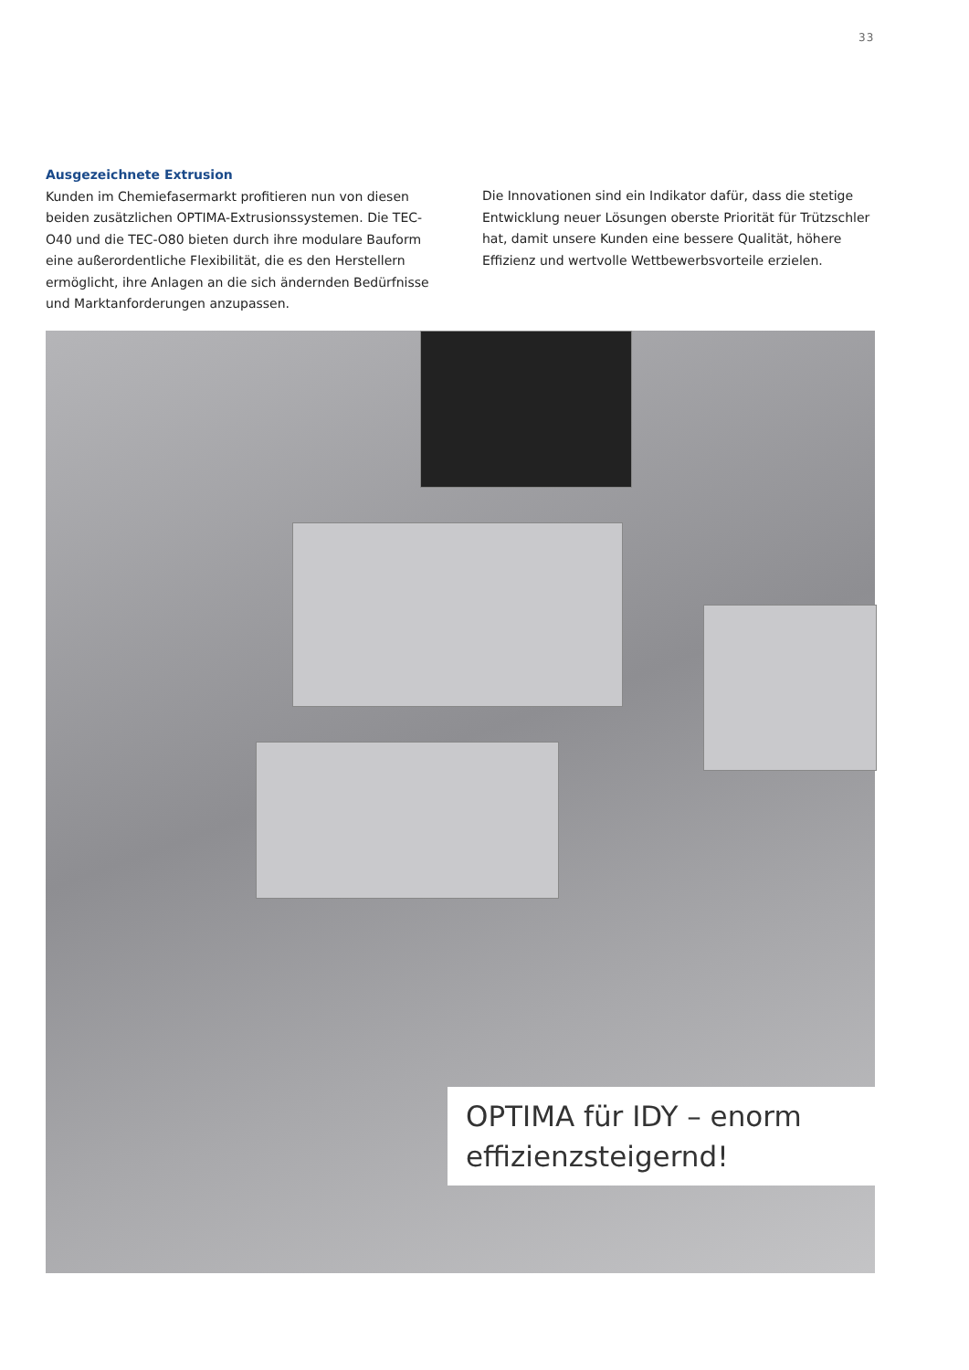33
Ausgezeichnete Extrusion
Kunden im Chemiefasermarkt profitieren nun von diesen beiden zusätzlichen OPTIMA-Extrusionssystemen. Die TEC-O40 und die TEC-O80 bieten durch ihre modulare Bauform eine außerordent­liche Flexibilität, die es den Herstellern ermöglicht, ihre Anlagen an die sich ändernden Bedürfnisse und Marktanforderungen anzupassen.
Die Innovationen sind ein Indikator dafür, dass die stetige Entwicklung neuer Lösungen oberste Priorität für Trützschler hat, damit unsere Kunden eine bessere Qualität, höhere Effizienz und wertvolle Wettbewerbsvorteile erzielen.
OPTIMA für IDY – enorm effizienzsteigernd!